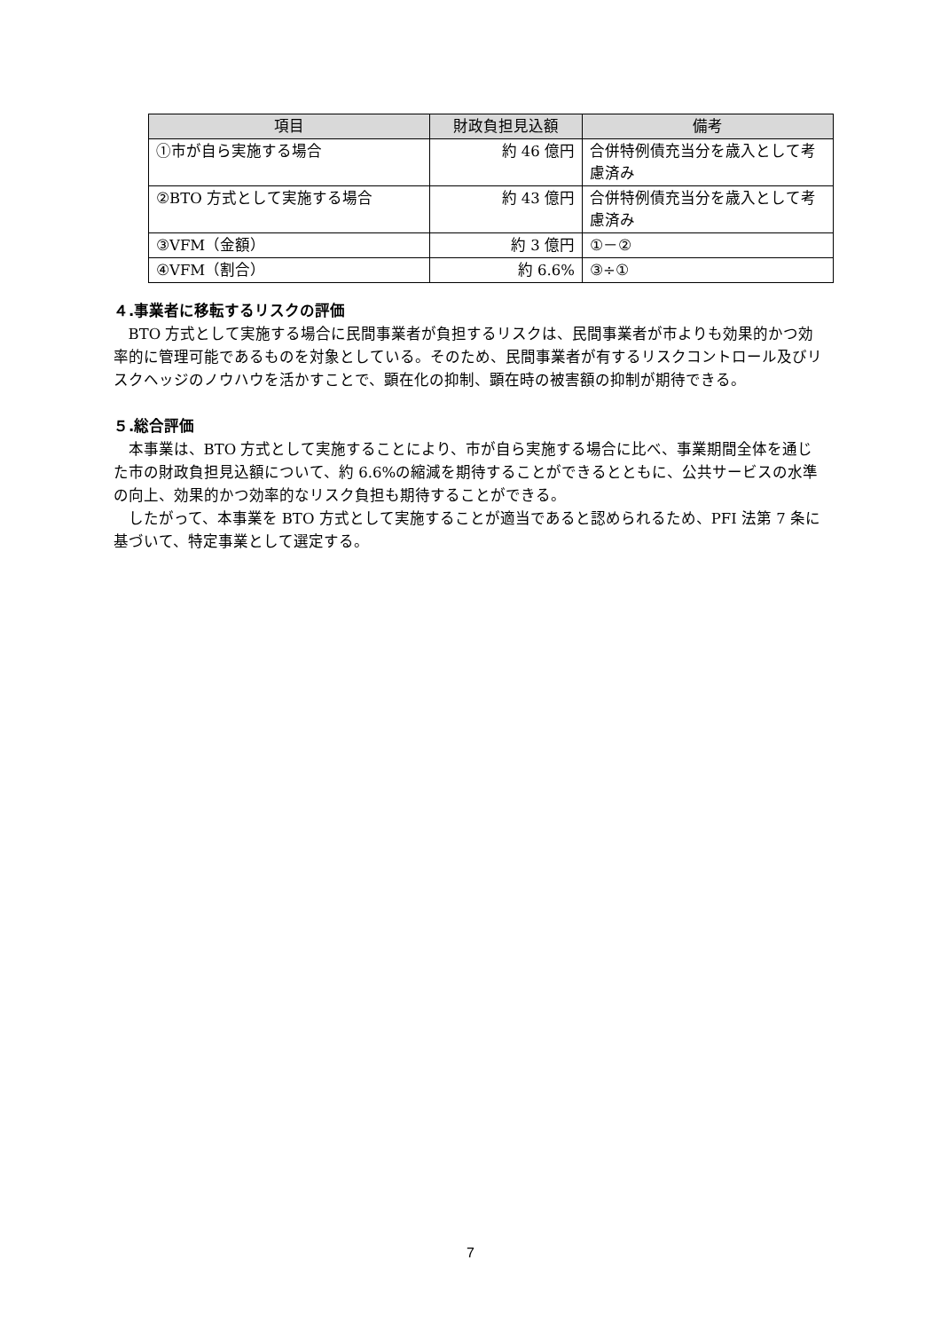| 項目 | 財政負担見込額 | 備考 |
| --- | --- | --- |
| ①市が自ら実施する場合 | 約 46 億円 | 合併特例債充当分を歳入として考慮済み |
| ②BTO 方式として実施する場合 | 約 43 億円 | 合併特例債充当分を歳入として考慮済み |
| ③VFM（金額） | 約 3 億円 | ①－② |
| ④VFM（割合） | 約 6.6% | ③÷① |
４.事業者に移転するリスクの評価
BTO 方式として実施する場合に民間事業者が負担するリスクは、民間事業者が市よりも効果的かつ効率的に管理可能であるものを対象としている。そのため、民間事業者が有するリスクコントロール及びリスクヘッジのノウハウを活かすことで、顕在化の抑制、顕在時の被害額の抑制が期待できる。
５.総合評価
本事業は、BTO 方式として実施することにより、市が自ら実施する場合に比べ、事業期間全体を通じた市の財政負担見込額について、約 6.6%の縮減を期待することができるとともに、公共サービスの水準の向上、効果的かつ効率的なリスク負担も期待することができる。
したがって、本事業を BTO 方式として実施することが適当であると認められるため、PFI 法第 7 条に基づいて、特定事業として選定する。
7